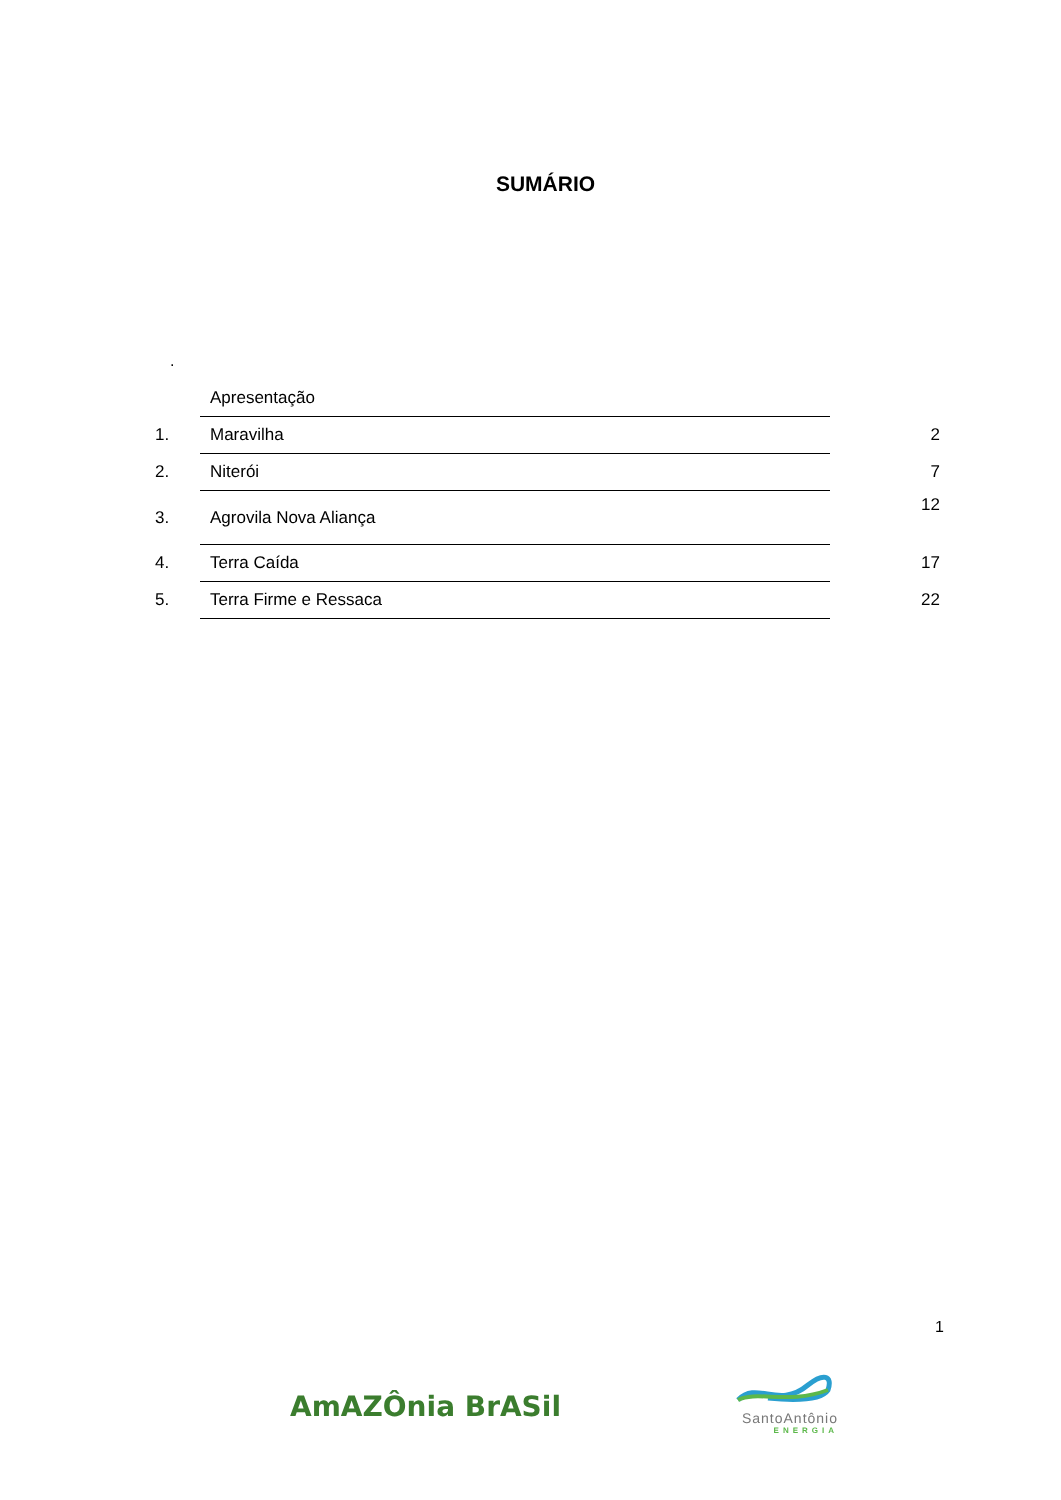SUMÁRIO
.
| | Apresentação | |
| 1. | Maravilha | 2 |
| 2. | Niterói | 7 |
| 3. | Agrovila Nova Aliança | 12 |
| 4. | Terra Caída | 17 |
| 5. | Terra Firme e Ressaca | 22 |
1
AmAZÔnia BrASil
SantoAntônio
ENERGIA